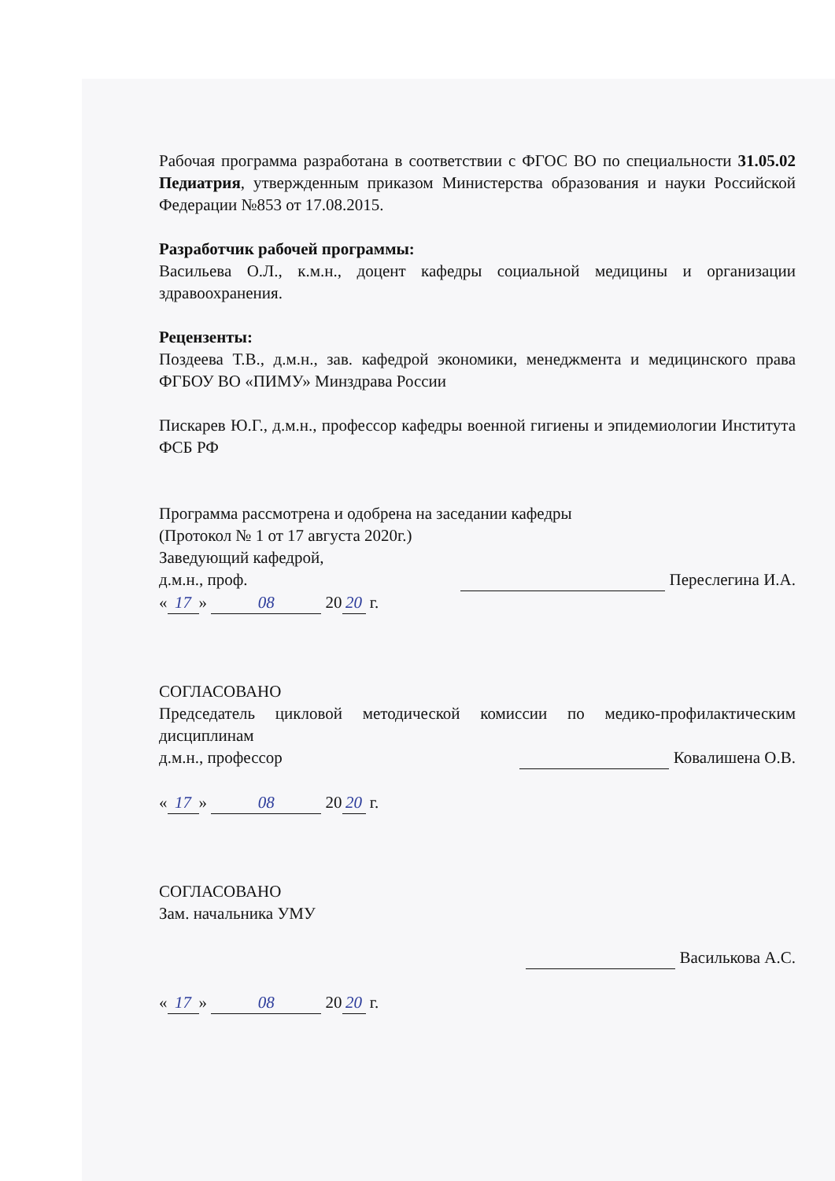Рабочая программа разработана в соответствии с ФГОС ВО по специальности 31.05.02 Педиатрия, утвержденным приказом Министерства образования и науки Российской Федерации №853 от 17.08.2015.
Разработчик рабочей программы:
Васильева О.Л., к.м.н., доцент кафедры социальной медицины и организации здравоохранения.
Рецензенты:
Поздеева Т.В., д.м.н., зав. кафедрой экономики, менеджмента и медицинского права ФГБОУ ВО «ПИМУ» Минздрава России
Пискарев Ю.Г., д.м.н., профессор кафедры военной гигиены и эпидемиологии Института ФСБ РФ
Программа рассмотрена и одобрена на заседании кафедры
(Протокол № 1 от 17 августа 2020г.)
Заведующий кафедрой,
д.м.н., проф. Переслегина И.А.
« 17 » 08 20 20 г.
СОГЛАСОВАНО
Председатель цикловой методической комиссии по медико-профилактическим дисциплинам
д.м.н., профессор Ковалишена О.В.
« 17 » 08 20 20 г.
СОГЛАСОВАНО
Зам. начальника УМУ
Василькова А.С.
« 17 » 08 20 20 г.